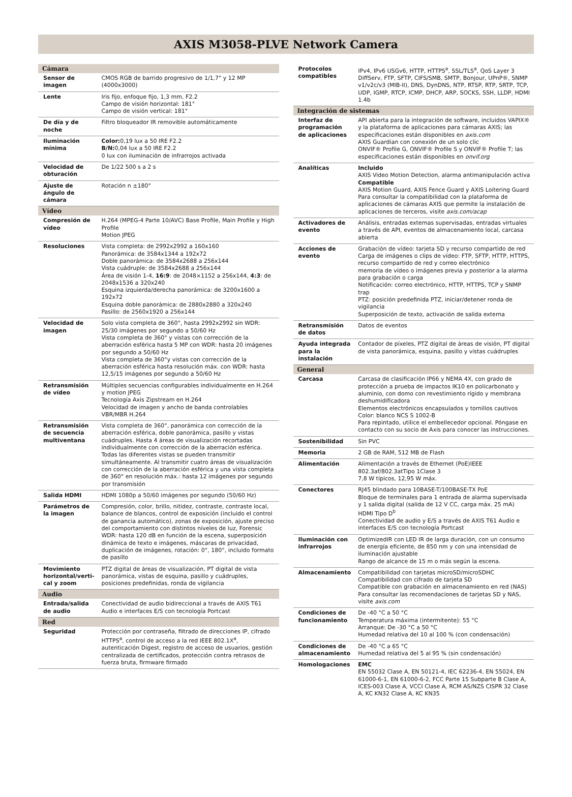AXIS M3058-PLVE Network Camera
| Cámara | |
| --- | --- |
| Sensor de imagen | CMOS RGB de barrido progresivo de 1/1,7" y 12 MP (4000x3000) |
| Lente | Iris fijo, enfoque fijo, 1,3 mm, F2.2 Campo de visión horizontal: 181° Campo de visión vertical: 181° |
| De día y de noche | Filtro bloqueador IR removible automáticamente |
| Iluminación mínima | Color: 0,19 lux a 50 IRE F2.2 B/N: 0,04 lux a 50 IRE F2.2 0 lux con iluminación de infrarrojos activada |
| Velocidad de obturación | De 1/22 500 s a 2 s |
| Ajuste de ángulo de cámara | Rotación n ±180° |
| Vídeo | |
| Compresión de vídeo | H.264 (MPEG-4 Parte 10/AVC) Base Profile, Main Profile y High Profile Motion JPEG |
| Resoluciones | Vista completa: de 2992x2992 a 160x160 Panorámica: de 3584x1344 a 192x72 Doble panorámica: de 3584x2688 a 256x144 Vista cuádruple: de 3584x2688 a 256x144 Área de visión 1-4, 16:9 : de 2048×1152 a 256x144, 4:3 : de 2048x1536 a 320x240 Esquina izquierda/derecha panorámica: de 3200x1600 a 192x72 Esquina doble panorámica: de 2880x2880 a 320x240 Pasillo: de 2560x1920 a 256x144 |
| Velocidad de imagen | Solo vista completa de 360°, hasta 2992x2992 sin WDR: 25/30 imágenes por segundo a 50/60 Hz Vista completa de 360° y vistas con corrección de la aberración esférica hasta 5 MP con WDR: hasta 20 imágenes por segundo a 50/60 Hz Vista completa de 360°y vistas con corrección de la aberración esférica hasta resolución máx. con WDR: hasta 12,5/15 imágenes por segundo a 50/60 Hz |
| Retransmisión de vídeo | Múltiples secuencias configurables individualmente en H.264 y motion JPEG Tecnología Axis Zipstream en H.264 Velocidad de imagen y ancho de banda controlables VBR/MBR H.264 |
| Retransmisión de secuencia multiventana | Vista completa de 360°, panorámica con corrección de la aberración esférica, doble panorámica, pasillo y vistas cuádruples. Hasta 4 áreas de visualización recortadas individualmente con corrección de la aberración esférica. Todas las diferentes vistas se pueden transmitir simultáneamente. Al transmitir cuatro áreas de visualización con corrección de la aberración esférica y una vista completa de 360° en resolución máx.: hasta 12 imágenes por segundo por transmisión |
| Salida HDMI | HDMI 1080p a 50/60 imágenes por segundo (50/60 Hz) |
| Parámetros de la imagen | Compresión, color, brillo, nitidez, contraste, contraste local, balance de blancos, control de exposición (incluido el control de ganancia automático), zonas de exposición, ajuste preciso del comportamiento con distintos niveles de luz, Forensic WDR: hasta 120 dB en función de la escena, superposición dinámica de texto e imágenes, máscaras de privacidad, duplicación de imágenes, rotación: 0°, 180°, incluido formato de pasillo |
| Movimiento horizontal/verti-cal y zoom | PTZ digital de áreas de visualización, PT digital de vista panorámica, vistas de esquina, pasillo y cuádruples, posiciones predefinidas, ronda de vigilancia |
| Audio | |
| Entrada/salida de audio | Conectividad de audio bidireccional a través de AXIS T61 Audio e interfaces E/S con tecnología Portcast |
| Red | |
| Seguridad | Protección por contraseña, filtrado de direcciones IP, cifrado HTTPS<sup>a</sup>, control de acceso a la red IEEE 802.1X<sup>a</sup>, autenticación Digest, registro de acceso de usuarios, gestión centralizada de certificados, protección contra retrasos de fuerza bruta, firmware firmado |
| Protocolos compatibles | IPv4, IPv6 USGv6, HTTP, HTTPS<sup>a</sup>, SSL/TLS<sup>a</sup>, QoS Layer 3 DiffServ, FTP, SFTP, CIFS/SMB, SMTP, Bonjour, UPnP®, SNMP v1/v2c/v3 (MIB-II), DNS, DynDNS, NTP, RTSP, RTP, SRTP, TCP, UDP, IGMP, RTCP, ICMP, DHCP, ARP, SOCKS, SSH, LLDP, HDMI 1.4b |
| Integración de sistemas | |
| Interfaz de programación de aplicaciones | API abierta para la integración de software, incluidos VAPIX® y la plataforma de aplicaciones para cámaras AXIS; las especificaciones están disponibles en axis.com AXIS Guardian con conexión de un solo clic ONVIF® Profile G, ONVIF® Profile S y ONVIF® Profile T; las especificaciones están disponibles en onvif.org |
| Analíticas | Incluido AXIS Video Motion Detection, alarma antimanipulación activa Compatible AXIS Motion Guard, AXIS Fence Guard y AXIS Loitering Guard Para consultar la compatibilidad con la plataforma de aplicaciones de cámaras AXIS que permite la instalación de aplicaciones de terceros, visite axis.com/acap |
| Activadores de evento | Análisis, entradas externas supervisadas, entradas virtuales a través de API, eventos de almacenamiento local, carcasa abierta |
| Acciones de evento | Grabación de vídeo: tarjeta SD y recurso compartido de red Carga de imágenes o clips de vídeo: FTP, SFTP, HTTP, HTTPS, recurso compartido de red y correo electrónico memoria de vídeo o imágenes previa y posterior a la alarma para grabación o carga Notificación: correo electrónico, HTTP, HTTPS, TCP y SNMP trap PTZ: posición predefinida PTZ, iniciar/detener ronda de vigilancia Superposición de texto, activación de salida externa |
| Retransmisión de datos | Datos de eventos |
| Ayuda integrada para la instalación | Contador de píxeles, PTZ digital de áreas de visión, PT digital de vista panorámica, esquina, pasillo y vistas cuádruples |
| General | |
| Carcasa | Carcasa de clasificación IP66 y NEMA 4X, con grado de protección a prueba de impactos IK10 en policarbonato y aluminio, con domo con revestimiento rígido y membrana deshumidificadora Elementos electrónicos encapsulados y tornillos cautivos Color: blanco NCS S 1002-B Para repintado, utilice el embellecedor opcional. Póngase en contacto con su socio de Axis para conocer las instrucciones. |
| Sostenibilidad | Sin PVC |
| Memoria | 2 GB de RAM, 512 MB de Flash |
| Alimentación | Alimentación a través de Ethernet (PoE)IEEE 802.3af/802.3atTipo 1Clase 3 7,8 W típicos, 12,95 W máx. |
| Conectores | RJ45 blindado para 10BASE-T/100BASE-TX PoE Bloque de terminales para 1 entrada de alarma supervisada y 1 salida digital (salida de 12 V CC, carga máx. 25 mA) HDMI Tipo D<sup>b</sup> Conectividad de audio y E/S a través de AXIS T61 Audio e interfaces E/S con tecnología Portcast |
| Iluminación con infrarrojos | OptimizedIR con LED IR de larga duración, con un consumo de energía eficiente, de 850 nm y con una intensidad de iluminación ajustable Rango de alcance de 15 m o más según la escena. |
| Almacenamiento | Compatibilidad con tarjetas microSD/microSDHC Compatibilidad con cifrado de tarjeta SD Compatible con grabación en almacenamiento en red (NAS) Para consultar las recomendaciones de tarjetas SD y NAS, visite axis.com |
| Condiciones de funcionamiento | De -40 °C a 50 °C Temperatura máxima (intermitente): 55 °C Arranque: De -30 °C a 50 °C Humedad relativa del 10 al 100 % (con condensación) |
| Condiciones de almacenamiento | De -40 °C a 65 °C Humedad relativa del 5 al 95 % (sin condensación) |
| Homologaciones | EMC EN 55032 Clase A, EN 50121-4, IEC 62236-4, EN 55024, EN 61000-6-1, EN 61000-6-2, FCC Parte 15 Subparte B Clase A, ICES-003 Clase A, VCCI Clase A, RCM AS/NZS CISPR 32 Clase A, KC KN32 Clase A, KC KN35 |